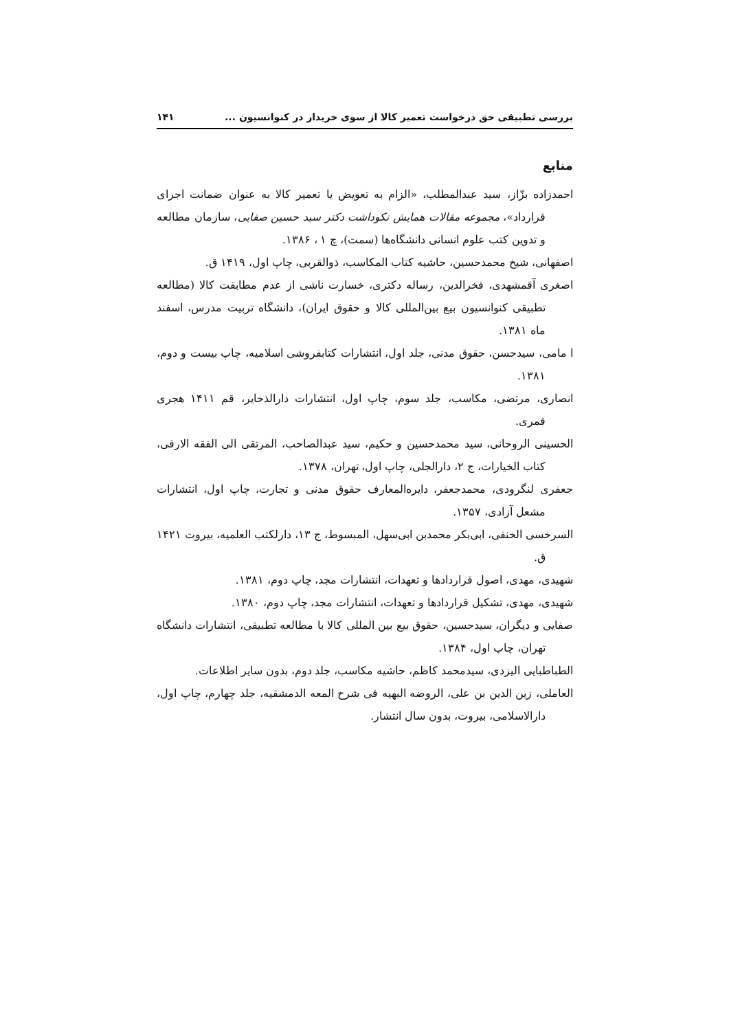بررسی تطبیقی حق درخواست تعمیر کالا از سوی خریدار در کنوانسیون ... ۱۴۱
منابع
احمدزاده بزّاز، سید عبدالمطلب، «الزام به تعویض یا تعمیر کالا به عنوان ضمانت اجرای قرارداد»، مجموعه مقالات همایش نکوداشت دکتر سید حسین صفایی، سازمان مطالعه و تدوین کتب علوم انسانی دانشگاه‌ها (سمت)، چ ۱ ، ۱۳۸۶.
اصفهانی، شیخ محمدحسین، حاشیه کتاب المکاسب، ذوالقربی، چاپ اول، ۱۴۱۹ ق.
اصغری آقمشهدی، فخرالدین، رساله دکتری، خسارت ناشی از عدم مطابقت کالا (مطالعه تطبیقی کنوانسیون بیع بین‌المللی کالا و حقوق ایران)، دانشگاه تربیت مدرس، اسفند ماه ۱۳۸۱.
ا مامی، سیدحسن، حقوق مدنی، جلد اول، انتشارات کتابفروشی اسلامیه، چاپ بیست و دوم، ۱۳۸۱.
انصاری، مرتضی، مکاسب، جلد سوم، چاپ اول، انتشارات دارالذخایر، قم ۱۴۱۱ هجری قمری.
الحسینی الروحانی، سید محمدحسین و حکیم، سید عبدالصاحب، المرتقی الی الفقه الارقی، کتاب الخیارات، ج ۲، دارالجلی، چاپ اول، تهران، ۱۳۷۸.
جعفری لنگرودی، محمدجعفر، دایره‌المعارف حقوق مدنی و تجارت، چاپ اول، انتشارات مشعل آزادی، ۱۳۵۷.
السرخسی الخنفی، ابی‌بکر محمدبن ابی‌سهل، المبسوط، ج ۱۳، دارلکتب العلمیه، بیروت ۱۴۲۱ ق.
شهیدی، مهدی، اصول قراردادها و تعهدات، انتشارات مجد، چاپ دوم، ۱۳۸۱.
شهیدی، مهدی، تشکیل قراردادها و تعهدات، انتشارات مجد، چاپ دوم، ۱۳۸۰.
صفایی و دیگران، سیدحسین، حقوق بیع بین المللی کالا با مطالعه تطبیقی، انتشارات دانشگاه تهران، چاپ اول، ۱۳۸۴.
الطباطبایی الیزدی، سیدمحمد کاظم، حاشیه مکاسب، جلد دوم، بدون سایر اطلاعات.
العاملی، زین الدین بن علی، الروضه البهیه فی شرح المعه الدمشقیه، جلد چهارم، چاپ اول، دارالاسلامی، بیروت، بدون سال انتشار.